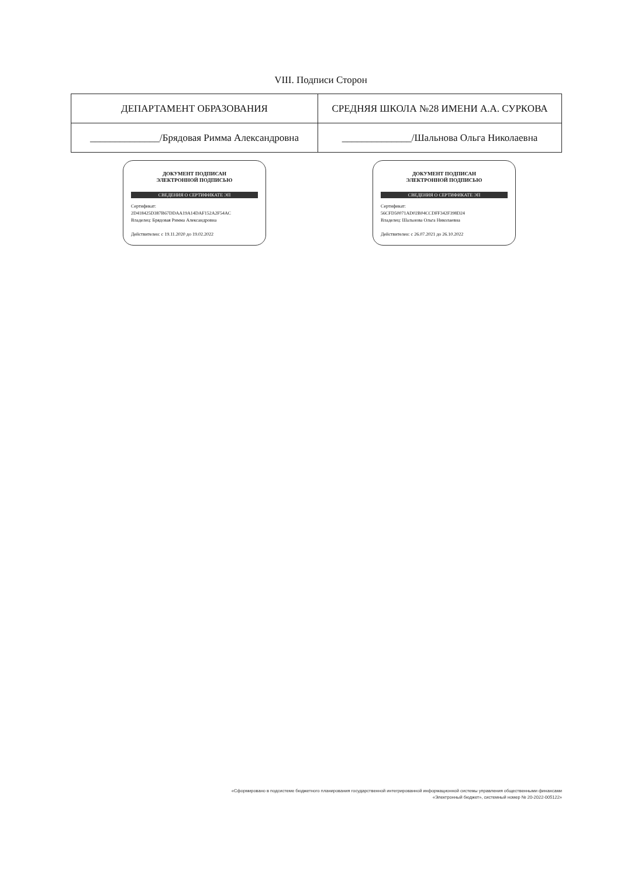VIII. Подписи Сторон
| ДЕПАРТАМЕНТ ОБРАЗОВАНИЯ | СРЕДНЯЯ ШКОЛА №28 ИМЕНИ А.А. СУРКОВА |
| ______________/Брядовая Римма Александровна | ______________/Шальнова Ольга Николаевна |
ДОКУМЕНТ ПОДПИСАН
ЭЛЕКТРОННОЙ ПОДПИСЬЮ
СВЕДЕНИЯ О СЕРТИФИКАТЕ ЭП
Сертификат:
2D418425D387B67DDAA19A14DAF152A2F54AC
Владелец: Брядовая Римма Александровна
Действителен: с 19.11.2020 до 19.02.2022
ДОКУМЕНТ ПОДПИСАН
ЭЛЕКТРОННОЙ ПОДПИСЬЮ
СВЕДЕНИЯ О СЕРТИФИКАТЕ ЭП
Сертификат:
56CFD50071AD02B04CCDFF342F398D24
Владелец: Шальнова Ольга Николаевна
Действителен: с 26.07.2021 до 26.10.2022
«Сформировано в подсистеме бюджетного планирования государственной интегрированной информационной системы управления общественными финансами
«Электронный бюджет», системный номер № 20-2022-005122»